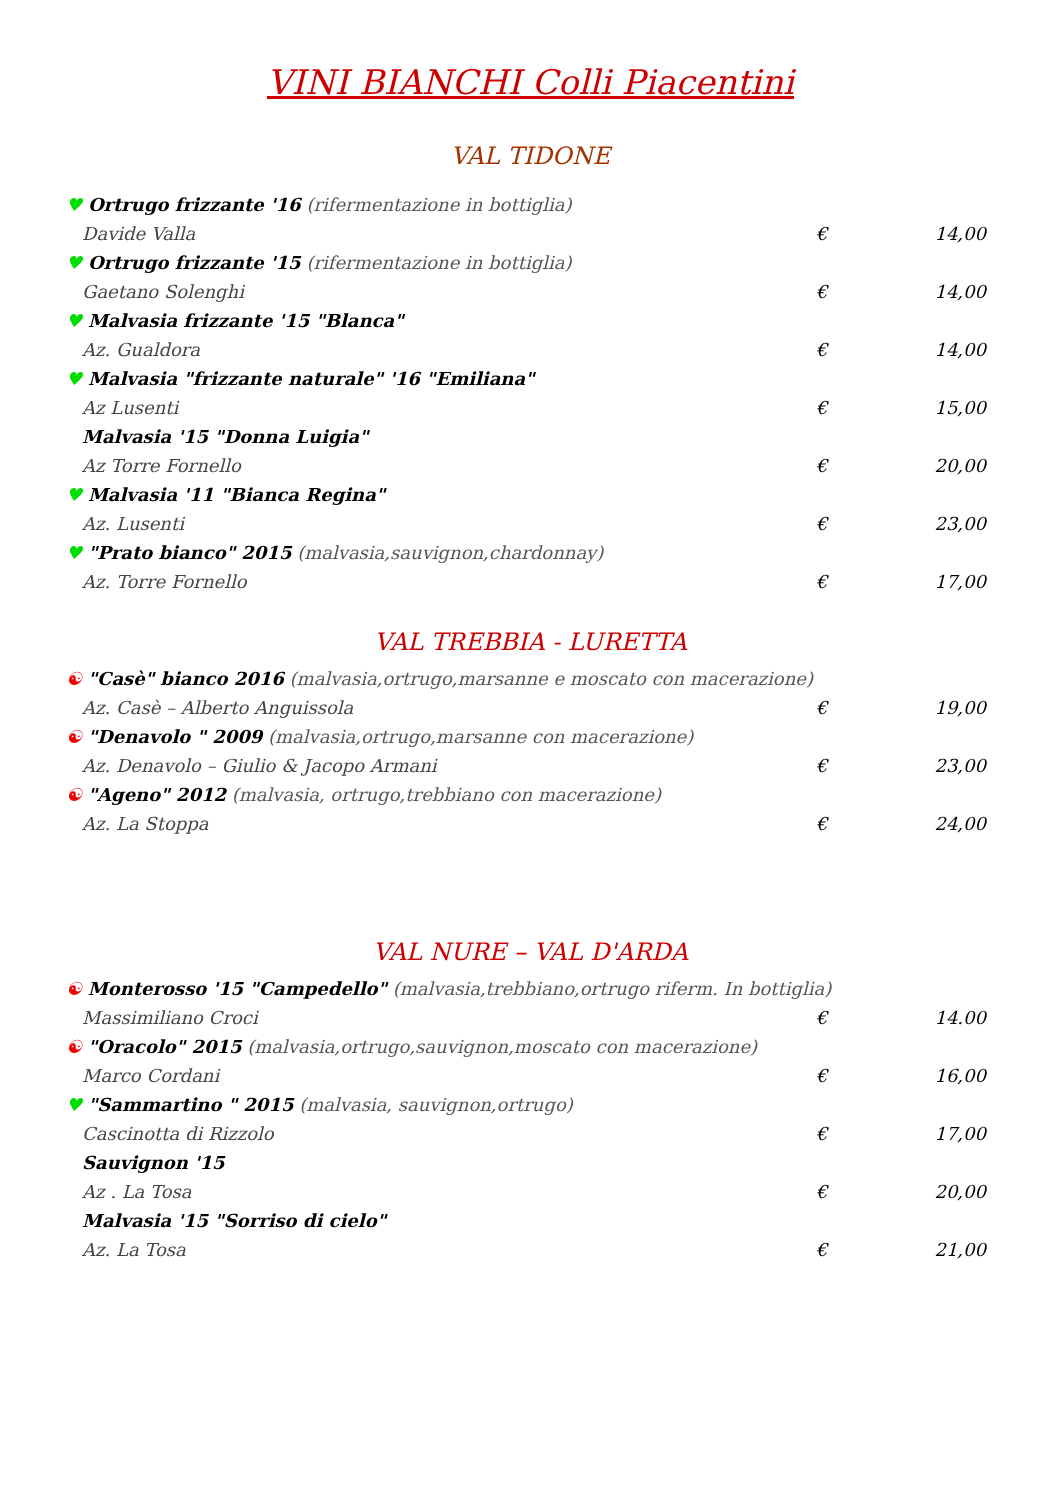VINI BIANCHI Colli Piacentini
VAL TIDONE
♥ Ortrugo frizzante '16 (rifermentazione in bottiglia)
Davide Valla € 14,00
♥ Ortrugo frizzante '15 (rifermentazione in bottiglia)
Gaetano Solenghi € 14,00
♥ Malvasia frizzante '15 "Blanca"
Az. Gualdora € 14,00
♥ Malvasia "frizzante naturale" '16 "Emiliana"
Az Lusenti € 15,00
Malvasia '15 "Donna Luigia"
Az Torre Fornello € 20,00
♥ Malvasia '11 "Bianca Regina"
Az. Lusenti € 23,00
♥ "Prato bianco" 2015 (malvasia,sauvignon,chardonnay)
Az. Torre Fornello € 17,00
VAL TREBBIA - LURETTA
☯ "Casè" bianco 2016 (malvasia,ortrugo,marsanne e moscato con macerazione)
Az. Casè – Alberto Anguissola € 19,00
☯ "Denavolo " 2009 (malvasia,ortrugo,marsanne con macerazione)
Az. Denavolo – Giulio & Jacopo Armani € 23,00
☯ "Ageno" 2012 (malvasia, ortrugo,trebbiano con macerazione)
Az. La Stoppa € 24,00
VAL NURE – VAL D'ARDA
☯ Monterosso '15 "Campedello" (malvasia,trebbiano,ortrugo riferm. In bottiglia)
Massimiliano Croci € 14.00
☯ "Oracolo" 2015 (malvasia,ortrugo,sauvignon,moscato con macerazione)
Marco Cordani € 16,00
♥ "Sammartino " 2015 (malvasia, sauvignon,ortrugo)
Cascinotta di Rizzolo € 17,00
Sauvignon '15
Az . La Tosa € 20,00
Malvasia '15 "Sorriso di cielo"
Az. La Tosa € 21,00